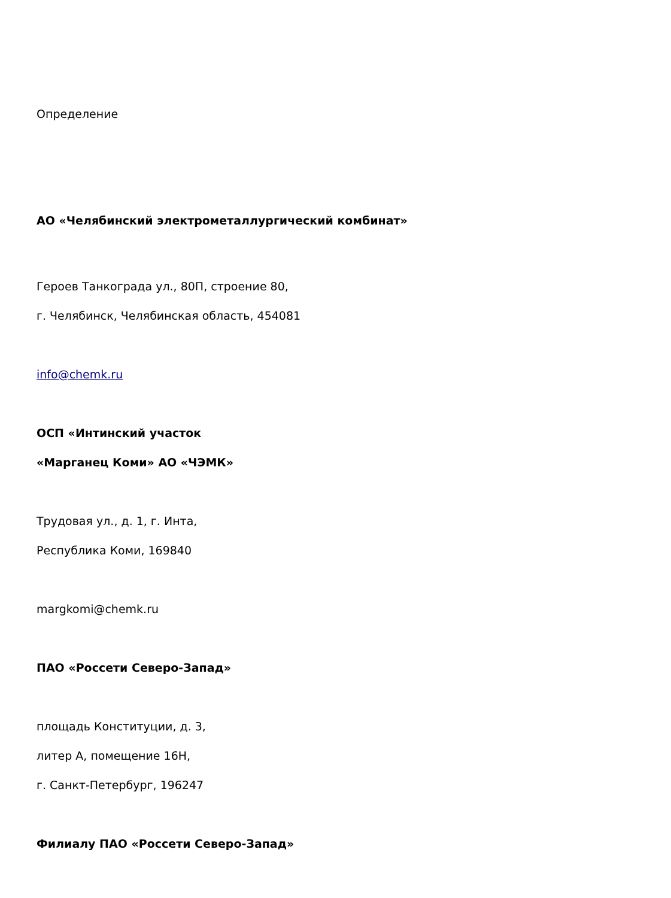Определение
АО «Челябинский электрометаллургический комбинат»
Героев Танкограда ул., 80П, строение 80,
г. Челябинск, Челябинская область, 454081
info@chemk.ru
ОСП «Интинский участок
«Марганец Коми» АО «ЧЭМК»
Трудовая ул., д. 1, г. Инта,
Республика Коми, 169840
margkomi@chemk.ru
ПАО «Россети Северо-Запад»
площадь Конституции, д. 3,
литер А, помещение 16Н,
г. Санкт-Петербург, 196247
Филиалу ПАО «Россети Северо-Запад»